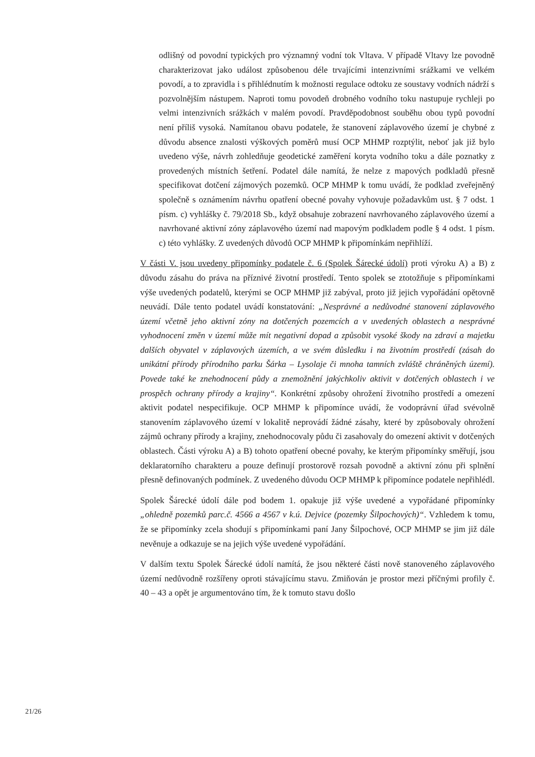odlišný od povodní typických pro významný vodní tok Vltava. V případě Vltavy lze povodně charakterizovat jako událost způsobenou déle trvajícími intenzivními srážkami ve velkém povodí, a to zpravidla i s přihlédnutím k možnosti regulace odtoku ze soustavy vodních nádrží s pozvolnějším nástupem. Naproti tomu povodeň drobného vodního toku nastupuje rychleji po velmi intenzivních srážkách v malém povodí. Pravděpodobnost souběhu obou typů povodní není příliš vysoká. Namítanou obavu podatele, že stanovení záplavového území je chybné z důvodu absence znalosti výškových poměrů musí OCP MHMP rozptýlit, neboť jak již bylo uvedeno výše, návrh zohledňuje geodetické zaměření koryta vodního toku a dále poznatky z provedených místních šetření. Podatel dále namítá, že nelze z mapových podkladů přesně specifikovat dotčení zájmových pozemků. OCP MHMP k tomu uvádí, že podklad zveřejněný společně s oznámením návrhu opatření obecné povahy vyhovuje požadavkům ust. § 7 odst. 1 písm. c) vyhlášky č. 79/2018 Sb., když obsahuje zobrazení navrhovaného záplavového území a navrhované aktivní zóny záplavového území nad mapovým podkladem podle § 4 odst. 1 písm. c) této vyhlášky. Z uvedených důvodů OCP MHMP k připomínkám nepřihlíží.
V části V. jsou uvedeny připomínky podatele č. 6 (Spolek Šárecké údolí) proti výroku A) a B) z důvodu zásahu do práva na příznivé životní prostředí. Tento spolek se ztotožňuje s připomínkami výše uvedených podatelů, kterými se OCP MHMP již zabýval, proto již jejich vypořádání opětovně neuvádí. Dále tento podatel uvádí konstatování: „Nesprávné a nedůvodné stanovení záplavového území včetně jeho aktivní zóny na dotčených pozemcích a v uvedených oblastech a nesprávné vyhodnocení změn v území může mít negativní dopad a způsobit vysoké škody na zdraví a majetku dalších obyvatel v záplavových územích, a ve svém důsledku i na životním prostředí (zásah do unikátní přírody přírodního parku Šárka – Lysolaje či mnoha tamních zvláště chráněných území). Povede také ke znehodnocení půdy a znemožnění jakýchkoliv aktivit v dotčených oblastech i ve prospěch ochrany přírody a krajiny“. Konkrétní způsoby ohrožení životního prostředí a omezení aktivit podatel nespecifikuje. OCP MHMP k připomínce uvádí, že vodoprávní úřad svévolně stanovením záplavového území v lokalitě neprovádí žádné zásahy, které by způsobovaly ohrožení zájmů ochrany přírody a krajiny, znehodnocovaly půdu či zasahovaly do omezení aktivit v dotčených oblastech. Části výroku A) a B) tohoto opatření obecné povahy, ke kterým připomínky směřují, jsou deklaratorního charakteru a pouze definují prostorově rozsah povodně a aktivní zónu při splnění přesně definovaných podmínek. Z uvedeného důvodu OCP MHMP k připomínce podatele nepřihlédl.
Spolek Šárecké údolí dále pod bodem 1. opakuje již výše uvedené a vypořádané připomínky „ohledně pozemků parc.č. 4566 a 4567 v k.ú. Dejvice (pozemky Šilpochových)“. Vzhledem k tomu, že se připomínky zcela shodují s připomínkami paní Jany Šilpochové, OCP MHMP se jim již dále nevěnuje a odkazuje se na jejich výše uvedené vypořádání.
V dalším textu Spolek Šárecké údolí namítá, že jsou některé části nově stanoveného záplavového území nedůvodně rozšířeny oproti stávajícímu stavu. Zmiňován je prostor mezi příčnými profily č. 40 – 43 a opět je argumentováno tím, že k tomuto stavu došlo
21/26